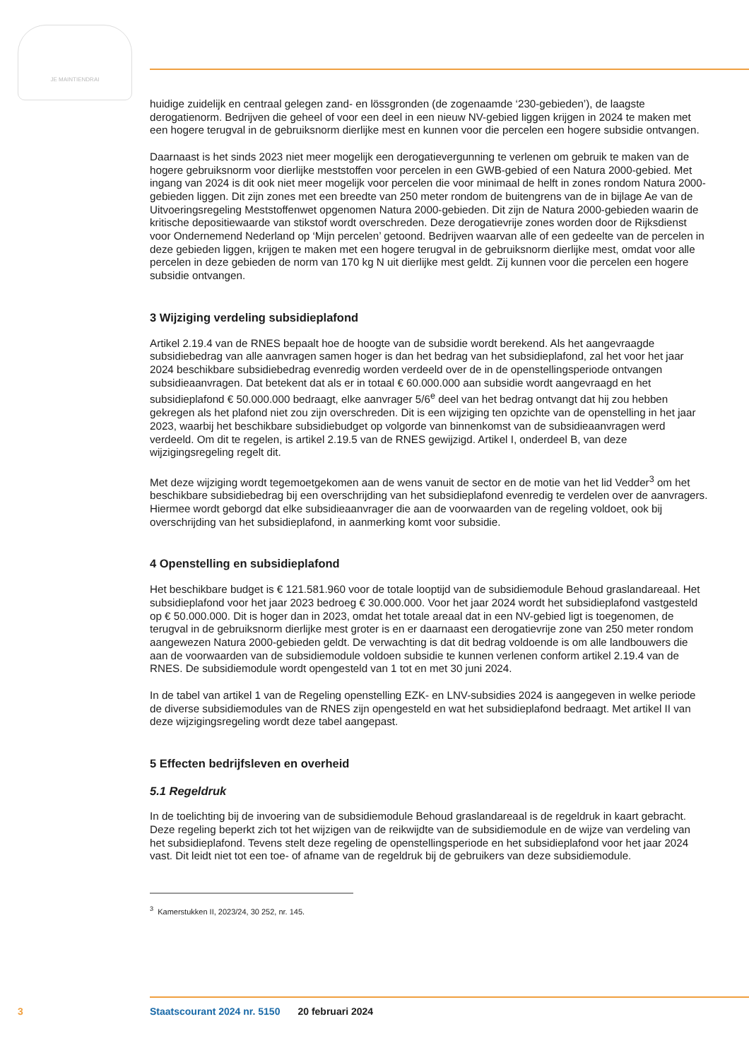JE MAINTIENDRAI
huidige zuidelijk en centraal gelegen zand- en lössgronden (de zogenaamde ‘230-gebieden’), de laagste derogatienorm. Bedrijven die geheel of voor een deel in een nieuw NV-gebied liggen krijgen in 2024 te maken met een hogere terugval in de gebruiksnorm dierlijke mest en kunnen voor die percelen een hogere subsidie ontvangen.
Daarnaast is het sinds 2023 niet meer mogelijk een derogatievergunning te verlenen om gebruik te maken van de hogere gebruiksnorm voor dierlijke meststoffen voor percelen in een GWB-gebied of een Natura 2000-gebied. Met ingang van 2024 is dit ook niet meer mogelijk voor percelen die voor minimaal de helft in zones rondom Natura 2000-gebieden liggen. Dit zijn zones met een breedte van 250 meter rondom de buitengrens van de in bijlage Ae van de Uitvoeringsregeling Meststoffenwet opgenomen Natura 2000-gebieden. Dit zijn de Natura 2000-gebieden waarin de kritische depositie­waarde van stikstof wordt overschreden. Deze derogatievrije zones worden door de Rijksdienst voor Ondernemend Nederland op ‘Mijn percelen’ getoond. Bedrijven waarvan alle of een gedeelte van de percelen in deze gebieden liggen, krijgen te maken met een hogere terugval in de gebruiksnorm dierlijke mest, omdat voor alle percelen in deze gebieden de norm van 170 kg N uit dierlijke mest geldt. Zij kunnen voor die percelen een hogere subsidie ontvangen.
3 Wijziging verdeling subsidieplafond
Artikel 2.19.4 van de RNES bepaalt hoe de hoogte van de subsidie wordt berekend. Als het aange­vraagde subsidiebedrag van alle aanvragen samen hoger is dan het bedrag van het subsidieplafond, zal het voor het jaar 2024 beschikbare subsidiebedrag evenredig worden verdeeld over de in de openstellingsperiode ontvangen subsidieaanvragen. Dat betekent dat als er in totaal € 60.000.000 aan subsidie wordt aangevraagd en het subsidieplafond € 50.000.000 bedraagt, elke aanvrager 5/6<sup>e</sup> deel van het bedrag ontvangt dat hij zou hebben gekregen als het plafond niet zou zijn overschreden. Dit is een wijziging ten opzichte van de openstelling in het jaar 2023, waarbij het beschikbare subsidiebud­get op volgorde van binnenkomst van de subsidieaanvragen werd verdeeld. Om dit te regelen, is artikel 2.19.5 van de RNES gewijzigd. Artikel I, onderdeel B, van deze wijzigingsregeling regelt dit.
Met deze wijziging wordt tegemoetgekomen aan de wens vanuit de sector en de motie van het lid Vedder<sup>3</sup> om het beschikbare subsidiebedrag bij een overschrijding van het subsidieplafond evenredig te verdelen over de aanvragers. Hiermee wordt geborgd dat elke subsidieaanvrager die aan de voorwaarden van de regeling voldoet, ook bij overschrijding van het subsidieplafond, in aanmerking komt voor subsidie.
4 Openstelling en subsidieplafond
Het beschikbare budget is € 121.581.960 voor de totale looptijd van de subsidiemodule Behoud graslandareaal. Het subsidieplafond voor het jaar 2023 bedroeg € 30.000.000. Voor het jaar 2024 wordt het subsidieplafond vastgesteld op € 50.000.000. Dit is hoger dan in 2023, omdat het totale areaal dat in een NV-gebied ligt is toegenomen, de terugval in de gebruiksnorm dierlijke mest groter is en er daarnaast een derogatievrije zone van 250 meter rondom aangewezen Natura 2000-gebieden geldt. De verwachting is dat dit bedrag voldoende is om alle landbouwers die aan de voorwaarden van de subsidiemodule voldoen subsidie te kunnen verlenen conform artikel 2.19.4 van de RNES. De subsidiemodule wordt opengesteld van 1 tot en met 30 juni 2024.
In de tabel van artikel 1 van de Regeling openstelling EZK- en LNV-subsidies 2024 is aangegeven in welke periode de diverse subsidiemodules van de RNES zijn opengesteld en wat het subsidieplafond bedraagt. Met artikel II van deze wijzigingsregeling wordt deze tabel aangepast.
5 Effecten bedrijfsleven en overheid
5.1 Regeldruk
In de toelichting bij de invoering van de subsidiemodule Behoud graslandareaal is de regeldruk in kaart gebracht. Deze regeling beperkt zich tot het wijzigen van de reikwijdte van de subsidiemodule en de wijze van verdeling van het subsidieplafond. Tevens stelt deze regeling de openstellingsperiode en het subsidieplafond voor het jaar 2024 vast. Dit leidt niet tot een toe- of afname van de regeldruk bij de gebruikers van deze subsidiemodule.
<sup>3</sup> Kamerstukken II, 2023/24, 30 252, nr. 145.
3 Staatscourant 2024 nr. 5150 20 februari 2024